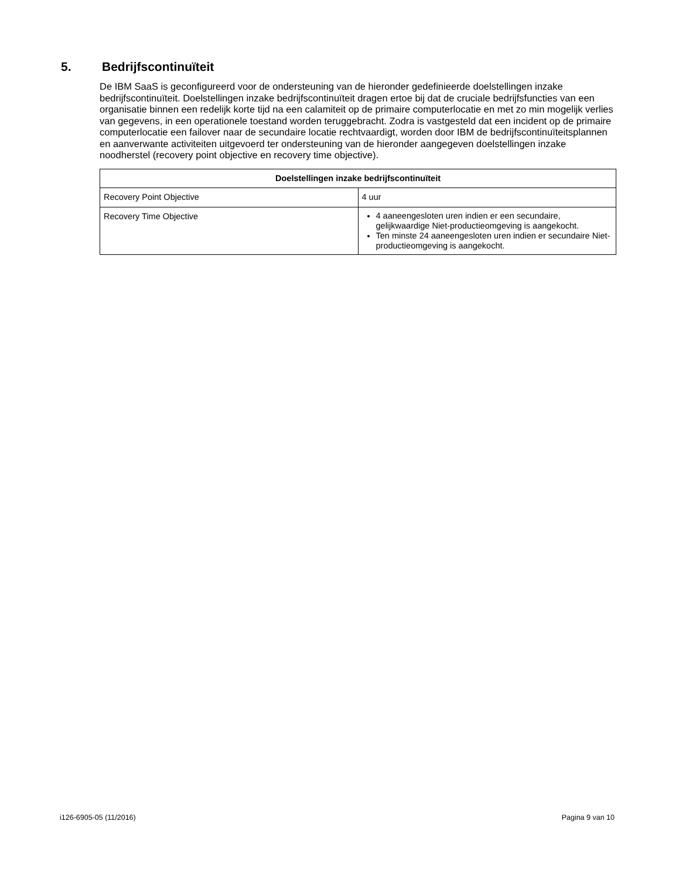5. Bedrijfscontinuïteit
De IBM SaaS is geconfigureerd voor de ondersteuning van de hieronder gedefinieerde doelstellingen inzake bedrijfscontinuïteit. Doelstellingen inzake bedrijfscontinuïteit dragen ertoe bij dat de cruciale bedrijfsfuncties van een organisatie binnen een redelijk korte tijd na een calamiteit op de primaire computerlocatie en met zo min mogelijk verlies van gegevens, in een operationele toestand worden teruggebracht. Zodra is vastgesteld dat een incident op de primaire computerlocatie een failover naar de secundaire locatie rechtvaardigt, worden door IBM de bedrijfscontinuïteitsplannen en aanverwante activiteiten uitgevoerd ter ondersteuning van de hieronder aangegeven doelstellingen inzake noodherstel (recovery point objective en recovery time objective).
| Doelstellingen inzake bedrijfscontinuïteit | |
| --- | --- |
| Recovery Point Objective | 4 uur |
| Recovery Time Objective | 4 aaneengesloten uren indien er een secundaire, gelijkwaardige Niet-productieomgeving is aangekocht. Ten minste 24 aaneengesloten uren indien er secundaire Niet-productieomgeving is aangekocht. |
i126-6905-05 (11/2016) Pagina 9 van 10